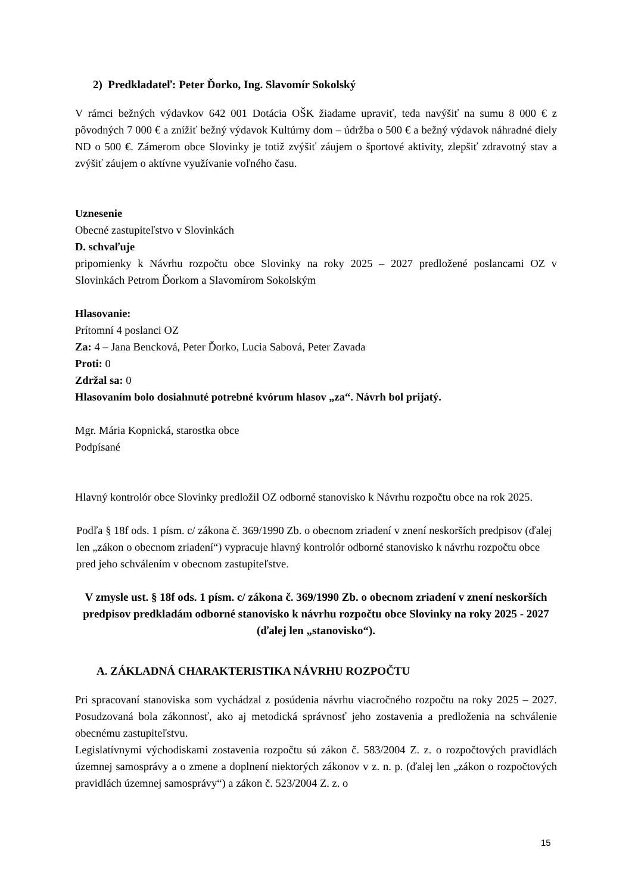2) Predkladateľ: Peter Ďorko, Ing. Slavomír Sokolský
V rámci bežných výdavkov 642 001 Dotácia OŠK žiadame upraviť, teda navýšiť na sumu 8 000 € z pôvodných 7 000 € a znížiť bežný výdavok Kultúrny dom – údržba o 500 € a bežný výdavok náhradné diely ND o 500 €. Zámerom obce Slovinky je totiž zvýšiť záujem o športové aktivity, zlepšiť zdravotný stav a zvýšiť záujem o aktívne využívanie voľného času.
Uznesenie
Obecné zastupiteľstvo v Slovinkách
D. schvaľuje
pripomienky k Návrhu rozpočtu obce Slovinky na roky 2025 – 2027 predložené poslancami OZ v Slovinkách Petrom Ďorkom a Slavomírom Sokolským
Hlasovanie:
Prítomní 4 poslanci OZ
Za: 4 – Jana Bencková, Peter Ďorko, Lucia Sabová, Peter Zavada
Proti: 0
Zdržal sa: 0
Hlasovaním bolo dosiahnuté potrebné kvórum hlasov „za“. Návrh bol prijatý.
Mgr. Mária Kopnická, starostka obce
Podpísané
Hlavný kontrolór obce Slovinky predložil OZ odborné stanovisko k Návrhu rozpočtu obce na rok 2025.
Podľa § 18f ods. 1 písm. c/ zákona č. 369/1990 Zb. o obecnom zriadení v znení neskorších predpisov (ďalej len „zákon o obecnom zriadení“) vypracuje hlavný kontrolór odborné stanovisko k návrhu rozpočtu obce pred jeho schválením v obecnom zastupiteľstve.
V zmysle ust. § 18f ods. 1 písm. c/ zákona č. 369/1990 Zb. o obecnom zriadení v znení neskorších predpisov predkladám odborné stanovisko k návrhu rozpočtu obce Slovinky na roky 2025 - 2027 (ďalej len „stanovisko“).
A. ZÁKLADNÁ CHARAKTERISTIKA NÁVRHU ROZPOČTU
Pri spracovaní stanoviska som vychádzal z posúdenia návrhu viacročného rozpočtu na roky 2025 – 2027. Posudzovaná bola zákonnosť, ako aj metodická správnosť jeho zostavenia a predloženia na schválenie obecnému zastupiteľstvu.
Legislatívnymi východiskami zostavenia rozpočtu sú zákon č. 583/2004 Z. z. o rozpočtových pravidlách územnej samosprávy a o zmene a doplnení niektorých zákonov v z. n. p. (ďalej len „zákon o rozpočtových pravidlách územnej samosprávy“) a zákon č. 523/2004 Z. z. o
15